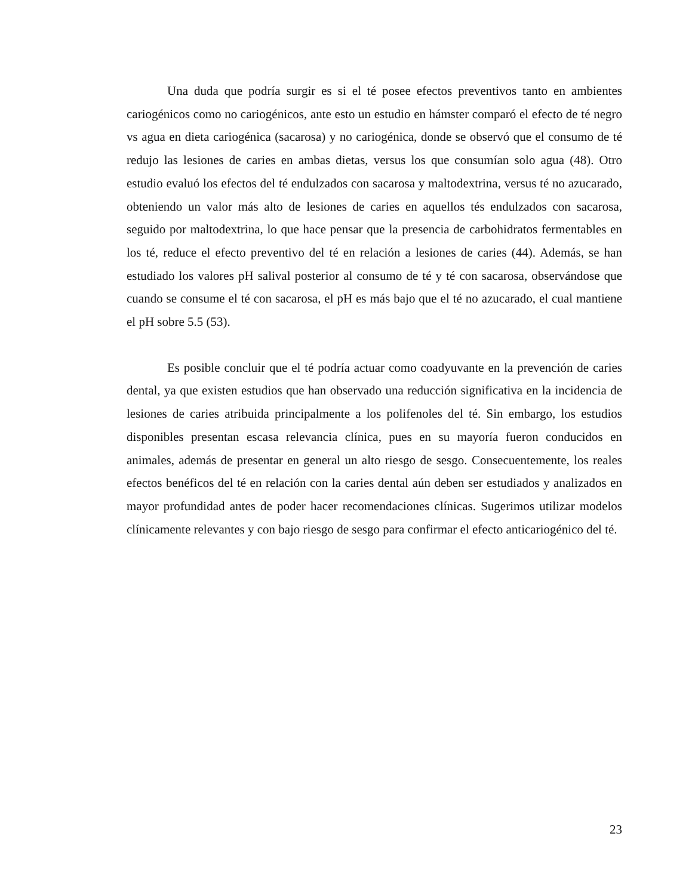Una duda que podría surgir es si el té posee efectos preventivos tanto en ambientes cariogénicos como no cariogénicos, ante esto un estudio en hámster comparó el efecto de té negro vs agua en dieta cariogénica (sacarosa) y no cariogénica, donde se observó que el consumo de té redujo las lesiones de caries en ambas dietas, versus los que consumían solo agua (48). Otro estudio evaluó los efectos del té endulzados con sacarosa y maltodextrina, versus té no azucarado, obteniendo un valor más alto de lesiones de caries en aquellos tés endulzados con sacarosa, seguido por maltodextrina, lo que hace pensar que la presencia de carbohidratos fermentables en los té, reduce el efecto preventivo del té en relación a lesiones de caries (44). Además, se han estudiado los valores pH salival posterior al consumo de té y té con sacarosa, observándose que cuando se consume el té con sacarosa, el pH es más bajo que el té no azucarado, el cual mantiene el pH sobre 5.5 (53).
Es posible concluir que el té podría actuar como coadyuvante en la prevención de caries dental, ya que existen estudios que han observado una reducción significativa en la incidencia de lesiones de caries atribuida principalmente a los polifenoles del té. Sin embargo, los estudios disponibles presentan escasa relevancia clínica, pues en su mayoría fueron conducidos en animales, además de presentar en general un alto riesgo de sesgo. Consecuentemente, los reales efectos benéficos del té en relación con la caries dental aún deben ser estudiados y analizados en mayor profundidad antes de poder hacer recomendaciones clínicas. Sugerimos utilizar modelos clínicamente relevantes y con bajo riesgo de sesgo para confirmar el efecto anticariogénico del té.
23